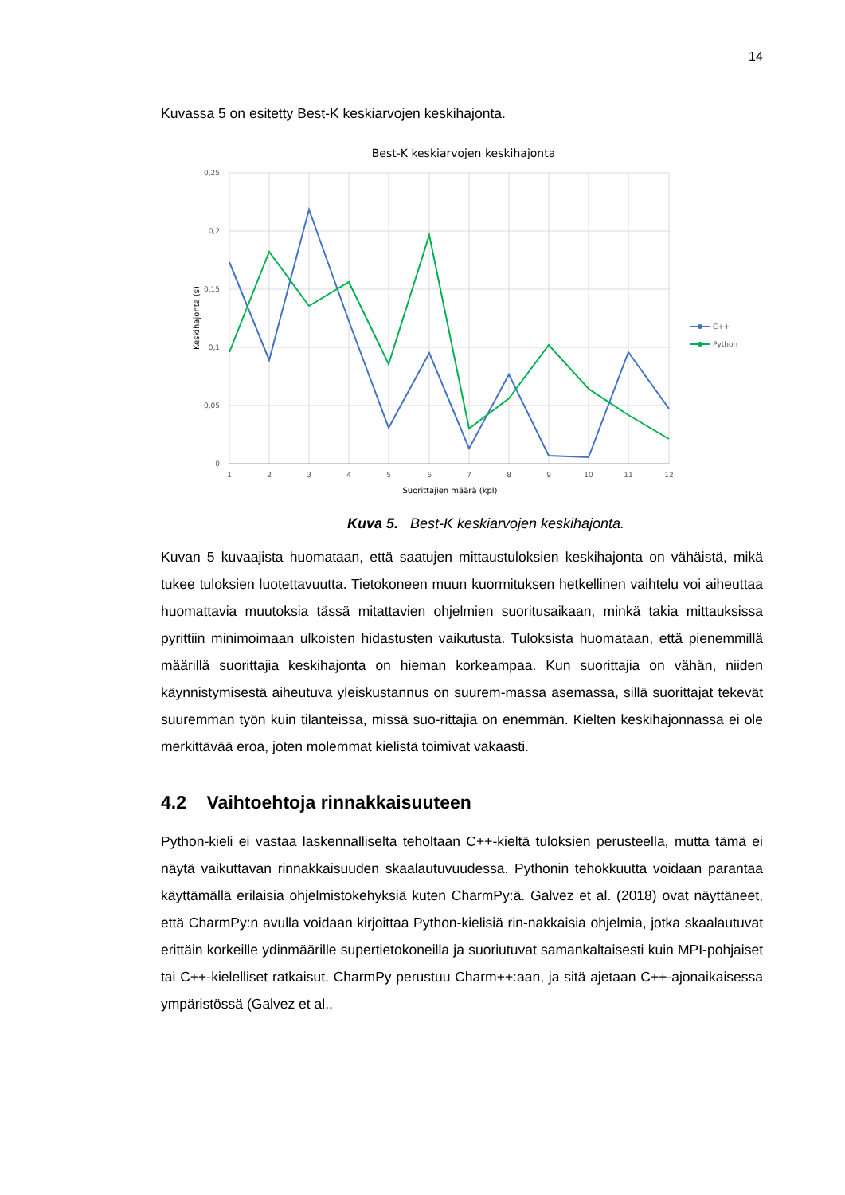14
Kuvassa 5 on esitetty Best-K keskiarvojen keskihajonta.
Best-K keskiarvojen keskihajonta
0,25
0,2
0,15
0,1
0,05
0
1
2
3
4
5
6
7
8
9
10
11
12
Suorittajien määrä (kpl)
Keskihajonta (s)
C++
Python
Kuva 5. Best-K keskiarvojen keskihajonta.
Kuvan 5 kuvaajista huomataan, että saatujen mittaustuloksien keskihajonta on vähäistä, mikä tukee tuloksien luotettavuutta. Tietokoneen muun kuormituksen hetkellinen vaihtelu voi aiheuttaa huomattavia muutoksia tässä mitattavien ohjelmien suoritusaikaan, minkä takia mittauksissa pyrittiin minimoimaan ulkoisten hidastusten vaikutusta. Tuloksista huomataan, että pienemmillä määrillä suorittajia keskihajonta on hieman korkeampaa. Kun suorittajia on vähän, niiden käynnistymisestä aiheutuva yleiskustannus on suurem-massa asemassa, sillä suorittajat tekevät suuremman työn kuin tilanteissa, missä suo-rittajia on enemmän. Kielten keskihajonnassa ei ole merkittävää eroa, joten molemmat kielistä toimivat vakaasti.
4.2 Vaihtoehtoja rinnakkaisuuteen
Python-kieli ei vastaa laskennalliselta teholtaan C++-kieltä tuloksien perusteella, mutta tämä ei näytä vaikuttavan rinnakkaisuuden skaalautuvuudessa. Pythonin tehokkuutta voidaan parantaa käyttämällä erilaisia ohjelmistokehyksiä kuten CharmPy:ä. Galvez et al. (2018) ovat näyttäneet, että CharmPy:n avulla voidaan kirjoittaa Python-kielisiä rin-nakkaisia ohjelmia, jotka skaalautuvat erittäin korkeille ydinmäärille supertietokoneilla ja suoriutuvat samankaltaisesti kuin MPI-pohjaiset tai C++-kielelliset ratkaisut. CharmPy perustuu Charm++:aan, ja sitä ajetaan C++-ajonaikaisessa ympäristössä (Galvez et al.,